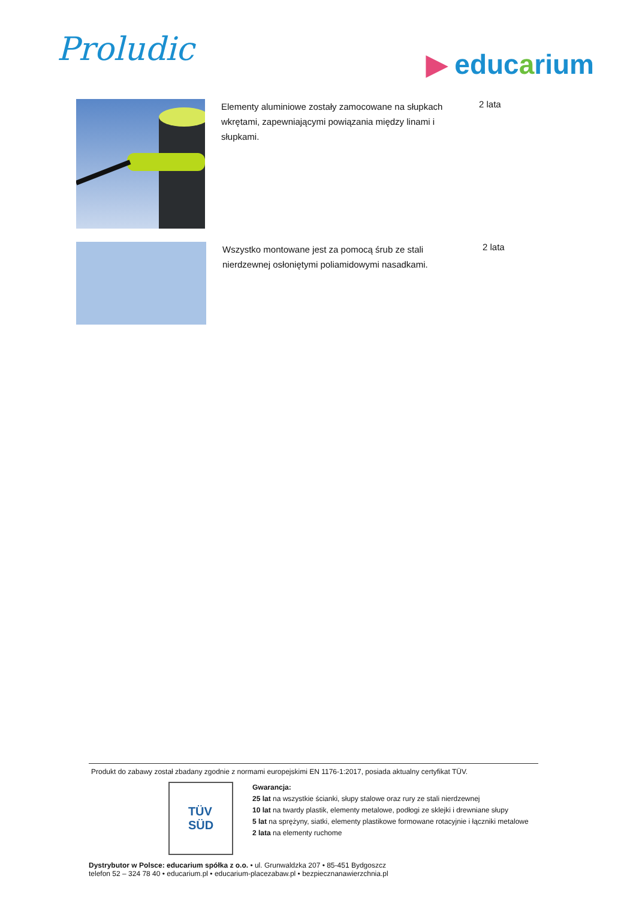Proludic
▶ educarium
Elementy aluminiowe zostały zamocowane na słupkach wkrętami, zapewniającymi powiązania między linami i słupkami.
2 lata
Wszystko montowane jest za pomocą śrub ze stali nierdzewnej osłoniętymi poliamidowymi nasadkami.
2 lata
Produkt do zabawy został zbadany zgodnie z normami europejskimi EN 1176-1:2017, posiada aktualny certyfikat TÜV.
TÜV
SÜD
Gwarancja:
25 lat na wszystkie ścianki, słupy stalowe oraz rury ze stali nierdzewnej
10 lat na twardy plastik, elementy metalowe, podłogi ze sklejki i drewniane słupy
5 lat na sprężyny, siatki, elementy plastikowe formowane rotacyjnie i łączniki metalowe
2 lata na elementy ruchome
Dystrybutor w Polsce: educarium spółka z o.o. • ul. Grunwaldzka 207 • 85-451 Bydgoszcz
telefon 52 – 324 78 40 • educarium.pl • educarium-placezabaw.pl • bezpiecznanawierzchnia.pl